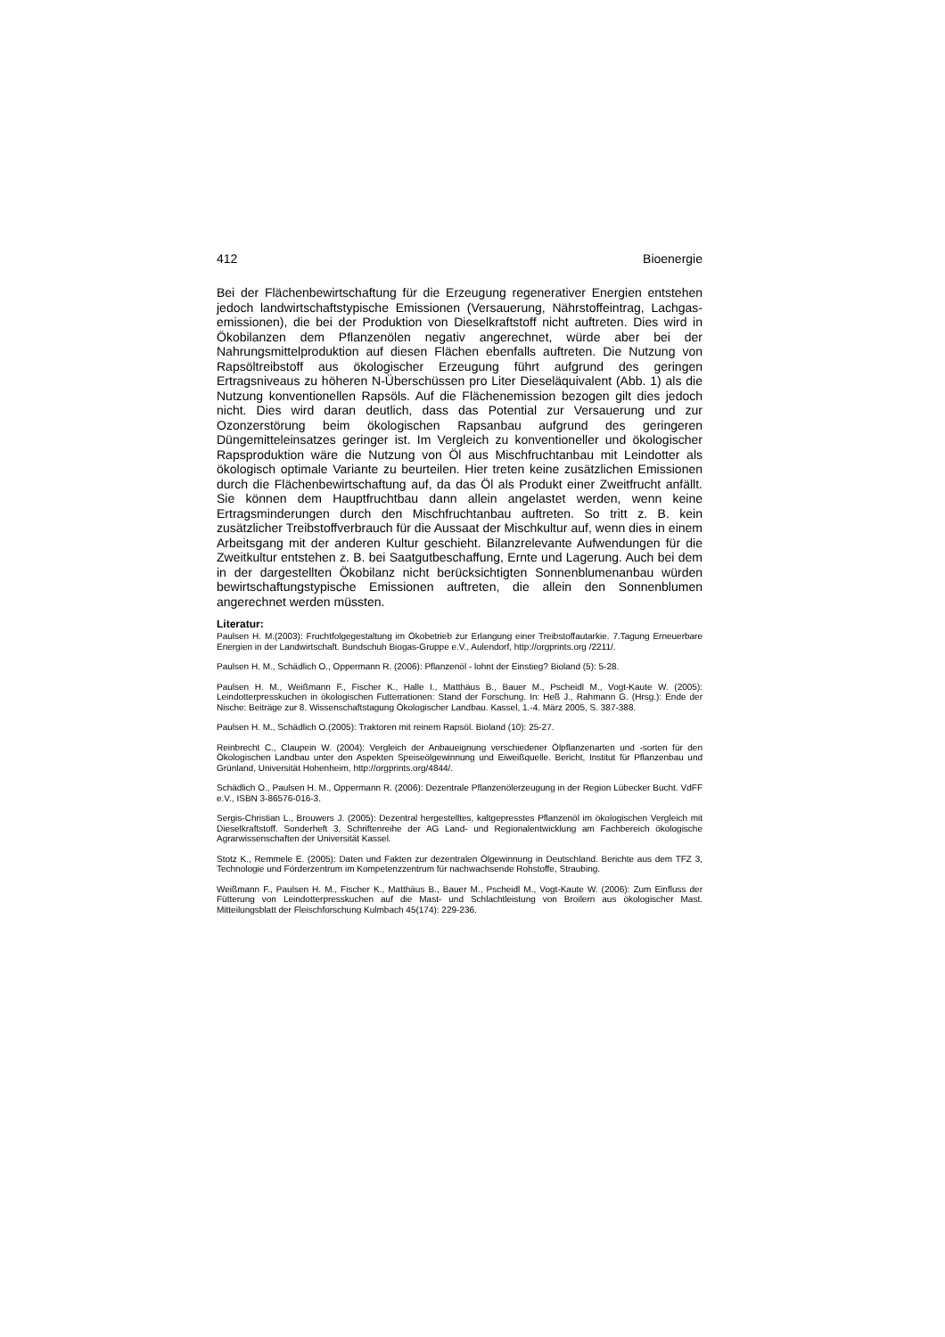412 Bioenergie
Bei der Flächenbewirtschaftung für die Erzeugung regenerativer Energien entstehen jedoch landwirtschaftstypische Emissionen (Versauerung, Nährstoffeintrag, Lachgas-emissionen), die bei der Produktion von Dieselkraftstoff nicht auftreten. Dies wird in Ökobilanzen dem Pflanzenölen negativ angerechnet, würde aber bei der Nahrungsmittelproduktion auf diesen Flächen ebenfalls auftreten. Die Nutzung von Rapsöltreibstoff aus ökologischer Erzeugung führt aufgrund des geringen Ertragsniveaus zu höheren N-Überschüssen pro Liter Dieseläquivalent (Abb. 1) als die Nutzung konventionellen Rapsöls. Auf die Flächenemission bezogen gilt dies jedoch nicht. Dies wird daran deutlich, dass das Potential zur Versauerung und zur Ozonzerstörung beim ökologischen Rapsanbau aufgrund des geringeren Düngemitteleinsatzes geringer ist. Im Vergleich zu konventioneller und ökologischer Rapsproduktion wäre die Nutzung von Öl aus Mischfruchtanbau mit Leindotter als ökologisch optimale Variante zu beurteilen. Hier treten keine zusätzlichen Emissionen durch die Flächenbewirtschaftung auf, da das Öl als Produkt einer Zweitfrucht anfällt. Sie können dem Hauptfruchtbau dann allein angelastet werden, wenn keine Ertragsminderungen durch den Mischfruchtanbau auftreten. So tritt z. B. kein zusätzlicher Treibstoffverbrauch für die Aussaat der Mischkultur auf, wenn dies in einem Arbeitsgang mit der anderen Kultur geschieht. Bilanzrelevante Aufwendungen für die Zweitkultur entstehen z. B. bei Saatgutbeschaffung, Ernte und Lagerung. Auch bei dem in der dargestellten Ökobilanz nicht berücksichtigten Sonnenblumenanbau würden bewirtschaftungstypische Emissionen auftreten, die allein den Sonnenblumen angerechnet werden müssten.
Literatur:
Paulsen H. M.(2003): Fruchtfolgegestaltung im Ökobetrieb zur Erlangung einer Treibstoffautarkie. 7.Tagung Erneuerbare Energien in der Landwirtschaft. Bundschuh Biogas-Gruppe e.V., Aulendorf, http://orgprints.org /2211/.
Paulsen H. M., Schädlich O., Oppermann R. (2006): Pflanzenöl - lohnt der Einstieg? Bioland (5): 5-28.
Paulsen H. M., Weißmann F., Fischer K., Halle I., Matthäus B., Bauer M., Pscheidl M., Vogt-Kaute W. (2005): Leindotterpresskuchen in ökologischen Futterrationen: Stand der Forschung. In: Heß J., Rahmann G. (Hrsg.): Ende der Nische: Beiträge zur 8. Wissenschaftstagung Ökologischer Landbau. Kassel, 1.-4. März 2005, S. 387-388.
Paulsen H. M., Schädlich O.(2005): Traktoren mit reinem Rapsöl. Bioland (10): 25-27.
Reinbrecht C., Claupein W. (2004): Vergleich der Anbaueignung verschiedener Ölpflanzenarten und -sorten für den Ökologischen Landbau unter den Aspekten Speiseölgewinnung und Eiweißquelle. Bericht, Institut für Pflanzenbau und Grünland, Universität Hohenheim, http://orgprints.org/4844/.
Schädlich O., Paulsen H. M., Oppermann R. (2006): Dezentrale Pflanzenölerzeugung in der Region Lübecker Bucht. VdFF e.V., ISBN 3-86576-016-3.
Sergis-Christian L., Brouwers J. (2005): Dezentral hergestelltes, kaltgepresstes Pflanzenöl im ökologischen Vergleich mit Dieselkraftstoff. Sonderheft 3, Schriftenreihe der AG Land- und Regionalentwicklung am Fachbereich ökologische Agrarwissenschaften der Universität Kassel.
Stotz K., Remmele E. (2005): Daten und Fakten zur dezentralen Ölgewinnung in Deutschland. Berichte aus dem TFZ 3, Technologie und Förderzentrum im Kompetenzzentrum für nachwachsende Rohstoffe, Straubing.
Weißmann F., Paulsen H. M., Fischer K., Matthäus B., Bauer M., Pscheidl M., Vogt-Kaute W. (2006): Zum Einfluss der Fütterung von Leindotterpresskuchen auf die Mast- und Schlachtleistung von Broilern aus ökologischer Mast. Mitteilungsblatt der Fleischforschung Kulmbach 45(174): 229-236.